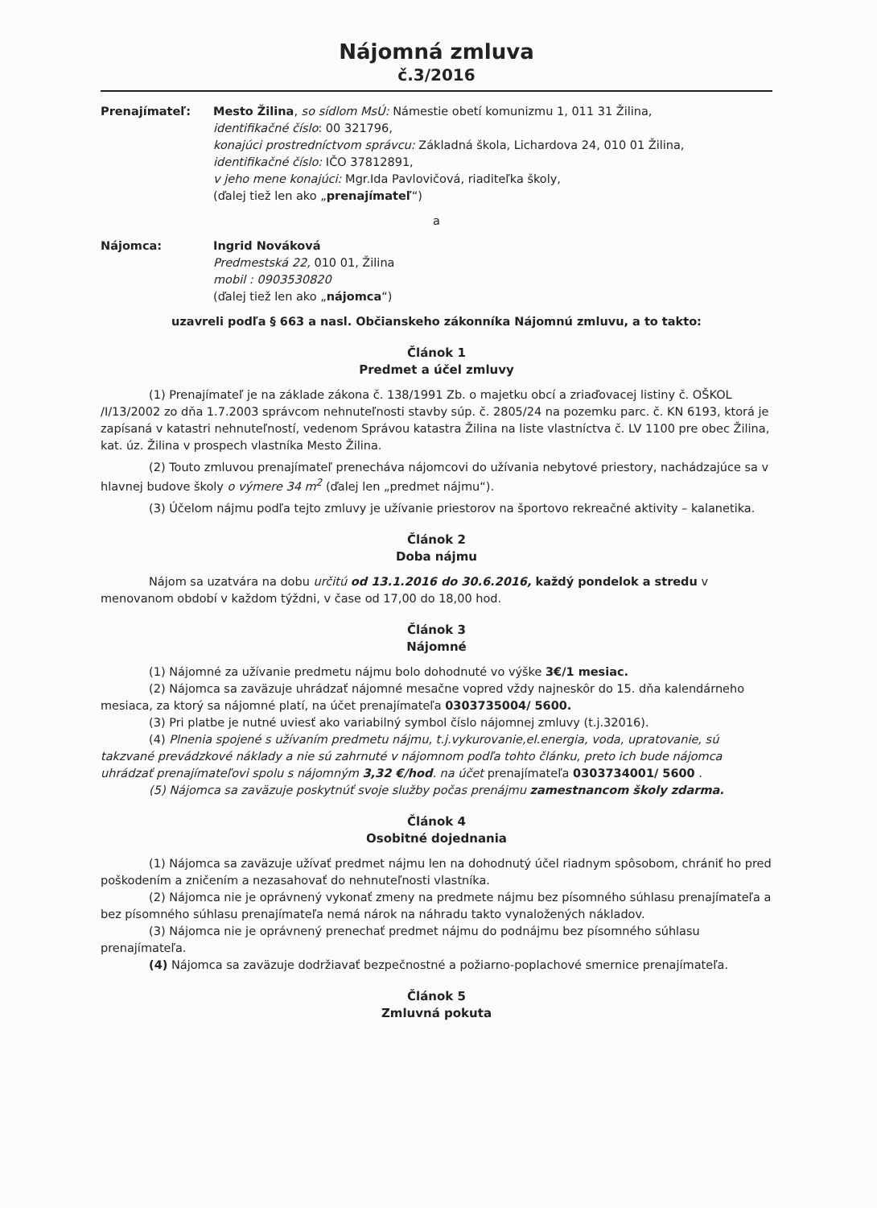Nájomná zmluva
č.3/2016
Prenajímateľ: Mesto Žilina, so sídlom MsÚ: Námestie obetí komunizmu 1, 011 31 Žilina,
identifikačné číslo: 00 321796,
konajúci prostredníctvom správcu: Základná škola, Lichardova 24, 010 01 Žilina,
identifikačné číslo: IČO 37812891,
v jeho mene konajúci: Mgr.Ida Pavlovičová, riaditeľka školy,
(ďalej tiež len ako „prenajímateľ“)
a
Nájomca: Ingrid Nováková
Predmestská 22, 010 01, Žilina
mobil : 0903530820
(ďalej tiež len ako „nájomca“)
uzavreli podľa § 663 a nasl. Občianskeho zákonníka Nájomnú zmluvu, a to takto:
Článok 1
Predmet a účel zmluvy
(1) Prenajímateľ je na základe zákona č. 138/1991 Zb. o majetku obcí a zriaďovacej listiny č. OŠKOL /I/13/2002 zo dňa 1.7.2003 správcom nehnuteľnosti stavby súp. č. 2805/24 na pozemku parc. č. KN 6193, ktorá je zapísaná v katastri nehnuteľností, vedenom Správou katastra Žilina na liste vlastníctva č. LV 1100 pre obec Žilina, kat. úz. Žilina v prospech vlastníka Mesto Žilina.
(2) Touto zmluvou prenajímateľ prenecháva nájomcovi do užívania nebytové priestory, nachádzajúce sa v hlavnej budove školy o výmere 34 m<sup>2</sup> (ďalej len „predmet nájmu“).
(3) Účelom nájmu podľa tejto zmluvy je užívanie priestorov na športovo rekreačné aktivity – kalanetika.
Článok 2
Doba nájmu
Nájom sa uzatvára na dobu určitú od 13.1.2016 do 30.6.2016, každý pondelok a stredu v menovanom období v každom týždni, v čase od 17,00 do 18,00 hod.
Článok 3
Nájomné
(1) Nájomné za užívanie predmetu nájmu bolo dohodnuté vo výške 3€/1 mesiac.
(2) Nájomca sa zaväzuje uhrádzať nájomné mesačne vopred vždy najneskôr do 15. dňa kalendárneho mesiaca, za ktorý sa nájomné platí, na účet prenajímateľa 0303735004/ 5600.
(3) Pri platbe je nutné uviesť ako variabilný symbol číslo nájomnej zmluvy (t.j.32016).
(4) Plnenia spojené s užívaním predmetu nájmu, t.j.vykurovanie,el.energia, voda, upratovanie, sú takzvané prevádzkové náklady a nie sú zahrnuté v nájomnom podľa tohto článku, preto ich bude nájomca uhrádzať prenajímateľovi spolu s nájomným 3,32 €/hod. na účet prenajímateľa 0303734001/ 5600 .
(5) Nájomca sa zaväzuje poskytnúť svoje služby počas prenájmu zamestnancom školy zdarma.
Článok 4
Osobitné dojednania
(1) Nájomca sa zaväzuje užívať predmet nájmu len na dohodnutý účel riadnym spôsobom, chrániť ho pred poškodením a zničením a nezasahovať do nehnuteľnosti vlastníka.
(2) Nájomca nie je oprávnený vykonať zmeny na predmete nájmu bez písomného súhlasu prenajímateľa a bez písomného súhlasu prenajímateľa nemá nárok na náhradu takto vynaložených nákladov.
(3) Nájomca nie je oprávnený prenechať predmet nájmu do podnájmu bez písomného súhlasu prenajímateľa.
(4) Nájomca sa zaväzuje dodržiavať bezpečnostné a požiarno-poplachové smernice prenajímateľa.
Článok 5
Zmluvná pokuta